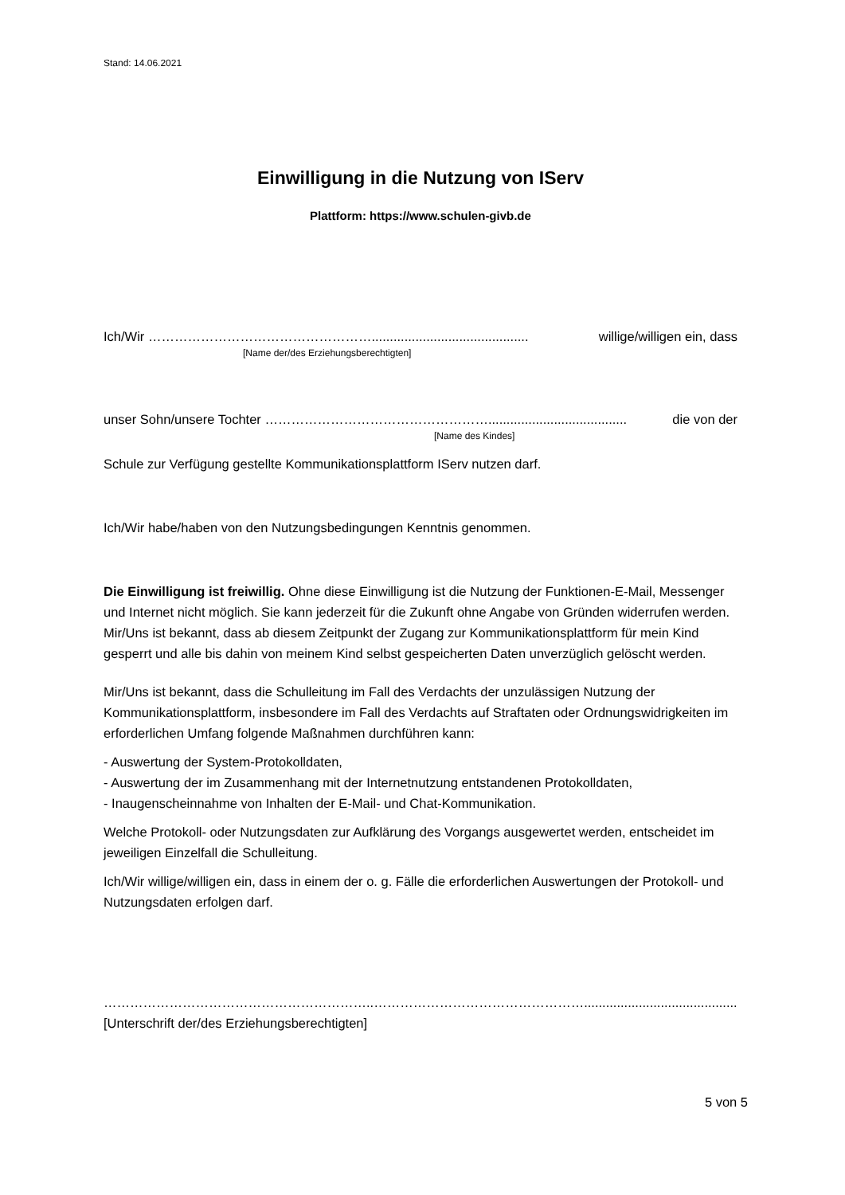Stand: 14.06.2021
Einwilligung in die Nutzung von IServ
Plattform: https://www.schulen-givb.de
Ich/Wir ……………………………………………........................................... willige/willigen ein, dass
[Name der/des Erziehungsberechtigten]
unser Sohn/unsere Tochter ……………………………………………...................................... die von der
[Name des Kindes]
Schule zur Verfügung gestellte Kommunikationsplattform IServ nutzen darf.
Ich/Wir habe/haben von den Nutzungsbedingungen Kenntnis genommen.
Die Einwilligung ist freiwillig. Ohne diese Einwilligung ist die Nutzung der Funktionen-E-Mail, Messenger und Internet nicht möglich. Sie kann jederzeit für die Zukunft ohne Angabe von Gründen widerrufen werden. Mir/Uns ist bekannt, dass ab diesem Zeitpunkt der Zugang zur Kommunikationsplattform für mein Kind gesperrt und alle bis dahin von meinem Kind selbst gespeicherten Daten unverzüglich gelöscht werden.
Mir/Uns ist bekannt, dass die Schulleitung im Fall des Verdachts der unzulässigen Nutzung der Kommunikationsplattform, insbesondere im Fall des Verdachts auf Straftaten oder Ordnungswidrigkeiten im erforderlichen Umfang folgende Maßnahmen durchführen kann:
- Auswertung der System-Protokolldaten,
- Auswertung der im Zusammenhang mit der Internetnutzung entstandenen Protokolldaten,
- Inaugenscheinnahme von Inhalten der E-Mail- und Chat-Kommunikation.
Welche Protokoll- oder Nutzungsdaten zur Aufklärung des Vorgangs ausgewertet werden, entscheidet im jeweiligen Einzelfall die Schulleitung.
Ich/Wir willige/willigen ein, dass in einem der o. g. Fälle die erforderlichen Auswertungen der Protokoll- und Nutzungsdaten erfolgen darf.
……………………………………………………..………………………………………….........................................................
[Unterschrift der/des Erziehungsberechtigten]
5 von 5